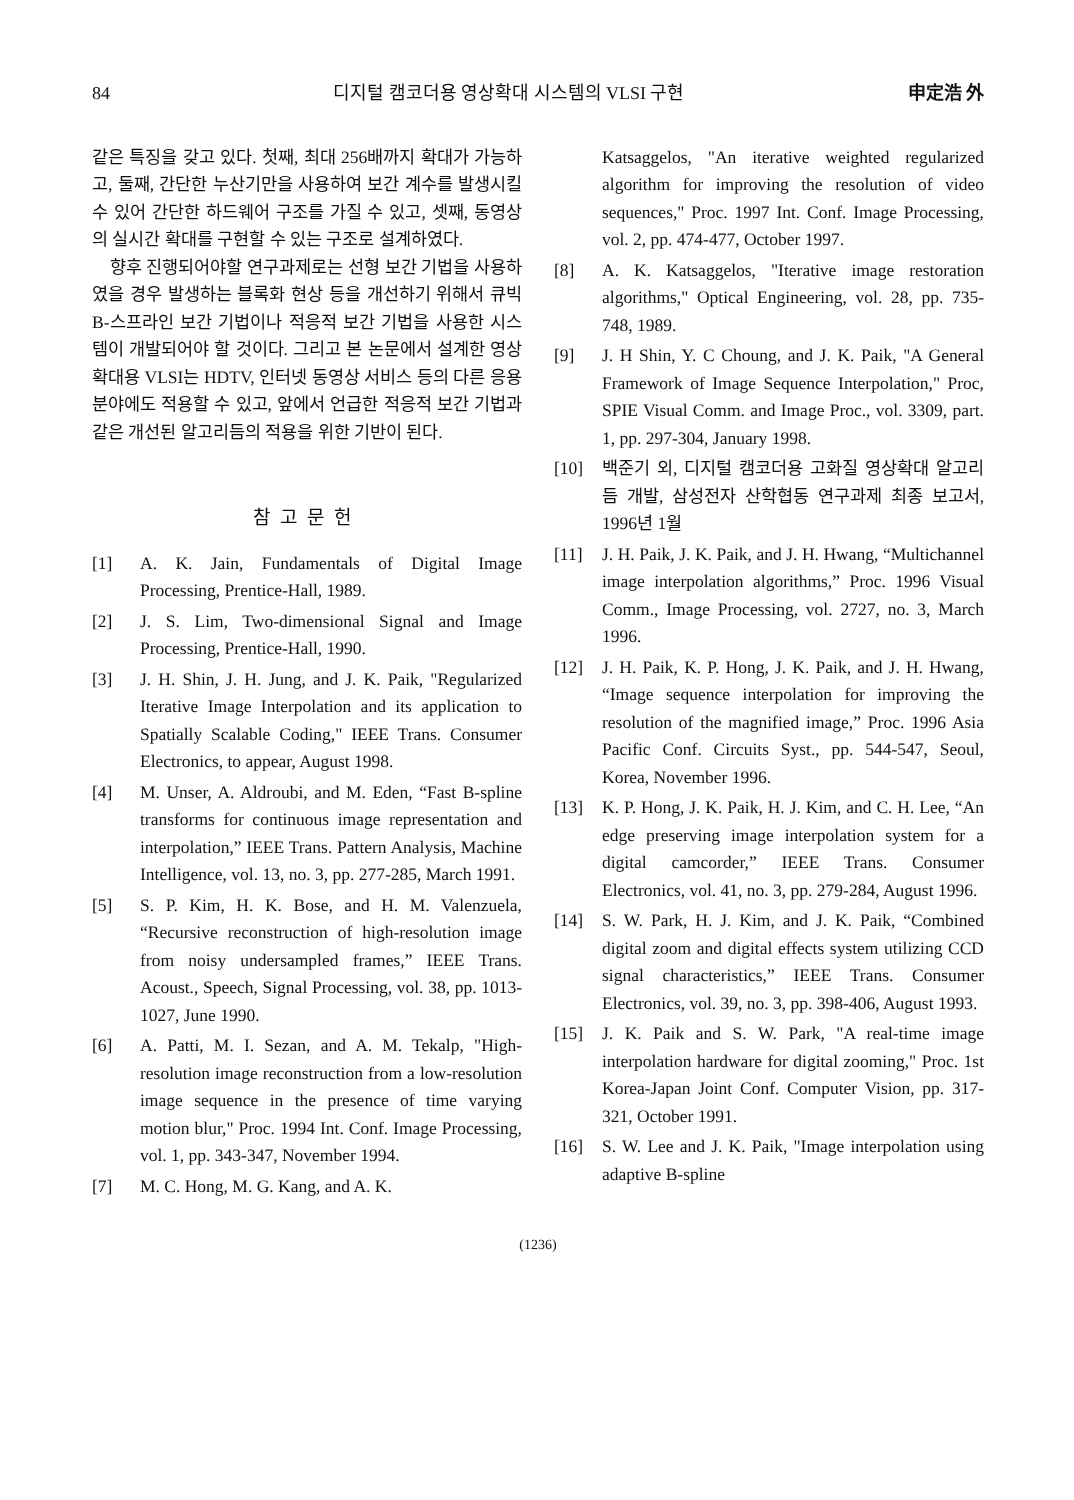84 디지털 캠코더용 영상확대 시스템의 VLSI 구현 申定浩 外
같은 특징을 갖고 있다. 첫째, 최대 256배까지 확대가 가능하고, 둘째, 간단한 누산기만을 사용하여 보간 계수를 발생시킬 수 있어 간단한 하드웨어 구조를 가질 수 있고, 셋째, 동영상의 실시간 확대를 구현할 수 있는 구조로 설계하였다.
향후 진행되어야할 연구과제로는 선형 보간 기법을 사용하였을 경우 발생하는 블록화 현상 등을 개선하기 위해서 큐빅 B-스프라인 보간 기법이나 적응적 보간 기법을 사용한 시스템이 개발되어야 할 것이다. 그리고 본 논문에서 설계한 영상확대용 VLSI는 HDTV, 인터넷 동영상 서비스 등의 다른 응용 분야에도 적용할 수 있고, 앞에서 언급한 적응적 보간 기법과 같은 개선된 알고리듬의 적용을 위한 기반이 된다.
참고문헌
[1] A. K. Jain, Fundamentals of Digital Image Processing, Prentice-Hall, 1989.
[2] J. S. Lim, Two-dimensional Signal and Image Processing, Prentice-Hall, 1990.
[3] J. H. Shin, J. H. Jung, and J. K. Paik, "Regularized Iterative Image Interpolation and its application to Spatially Scalable Coding," IEEE Trans. Consumer Electronics, to appear, August 1998.
[4] M. Unser, A. Aldroubi, and M. Eden, “Fast B-spline transforms for continuous image representation and interpolation,” IEEE Trans. Pattern Analysis, Machine Intelligence, vol. 13, no. 3, pp. 277-285, March 1991.
[5] S. P. Kim, H. K. Bose, and H. M. Valenzuela, “Recursive reconstruction of high-resolution image from noisy undersampled frames,” IEEE Trans. Acoust., Speech, Signal Processing, vol. 38, pp. 1013-1027, June 1990.
[6] A. Patti, M. I. Sezan, and A. M. Tekalp, "High-resolution image reconstruction from a low-resolution image sequence in the presence of time varying motion blur," Proc. 1994 Int. Conf. Image Processing, vol. 1, pp. 343-347, November 1994.
[7] M. C. Hong, M. G. Kang, and A. K.
Katsaggelos, "An iterative weighted regularized algorithm for improving the resolution of video sequences," Proc. 1997 Int. Conf. Image Processing, vol. 2, pp. 474-477, October 1997.
[8] A. K. Katsaggelos, "Iterative image restoration algorithms," Optical Engineering, vol. 28, pp. 735-748, 1989.
[9] J. H Shin, Y. C Choung, and J. K. Paik, "A General Framework of Image Sequence Interpolation," Proc, SPIE Visual Comm. and Image Proc., vol. 3309, part. 1, pp. 297-304, January 1998.
[10] 백준기 외, 디지털 캠코더용 고화질 영상확대 알고리듬 개발, 삼성전자 산학협동 연구과제 최종 보고서, 1996년 1월
[11] J. H. Paik, J. K. Paik, and J. H. Hwang, “Multichannel image interpolation algorithms,” Proc. 1996 Visual Comm., Image Processing, vol. 2727, no. 3, March 1996.
[12] J. H. Paik, K. P. Hong, J. K. Paik, and J. H. Hwang, “Image sequence interpolation for improving the resolution of the magnified image,” Proc. 1996 Asia Pacific Conf. Circuits Syst., pp. 544-547, Seoul, Korea, November 1996.
[13] K. P. Hong, J. K. Paik, H. J. Kim, and C. H. Lee, “An edge preserving image interpolation system for a digital camcorder,” IEEE Trans. Consumer Electronics, vol. 41, no. 3, pp. 279-284, August 1996.
[14] S. W. Park, H. J. Kim, and J. K. Paik, “Combined digital zoom and digital effects system utilizing CCD signal characteristics,” IEEE Trans. Consumer Electronics, vol. 39, no. 3, pp. 398-406, August 1993.
[15] J. K. Paik and S. W. Park, "A real-time image interpolation hardware for digital zooming," Proc. 1st Korea-Japan Joint Conf. Computer Vision, pp. 317-321, October 1991.
[16] S. W. Lee and J. K. Paik, "Image interpolation using adaptive B-spline
(1236)